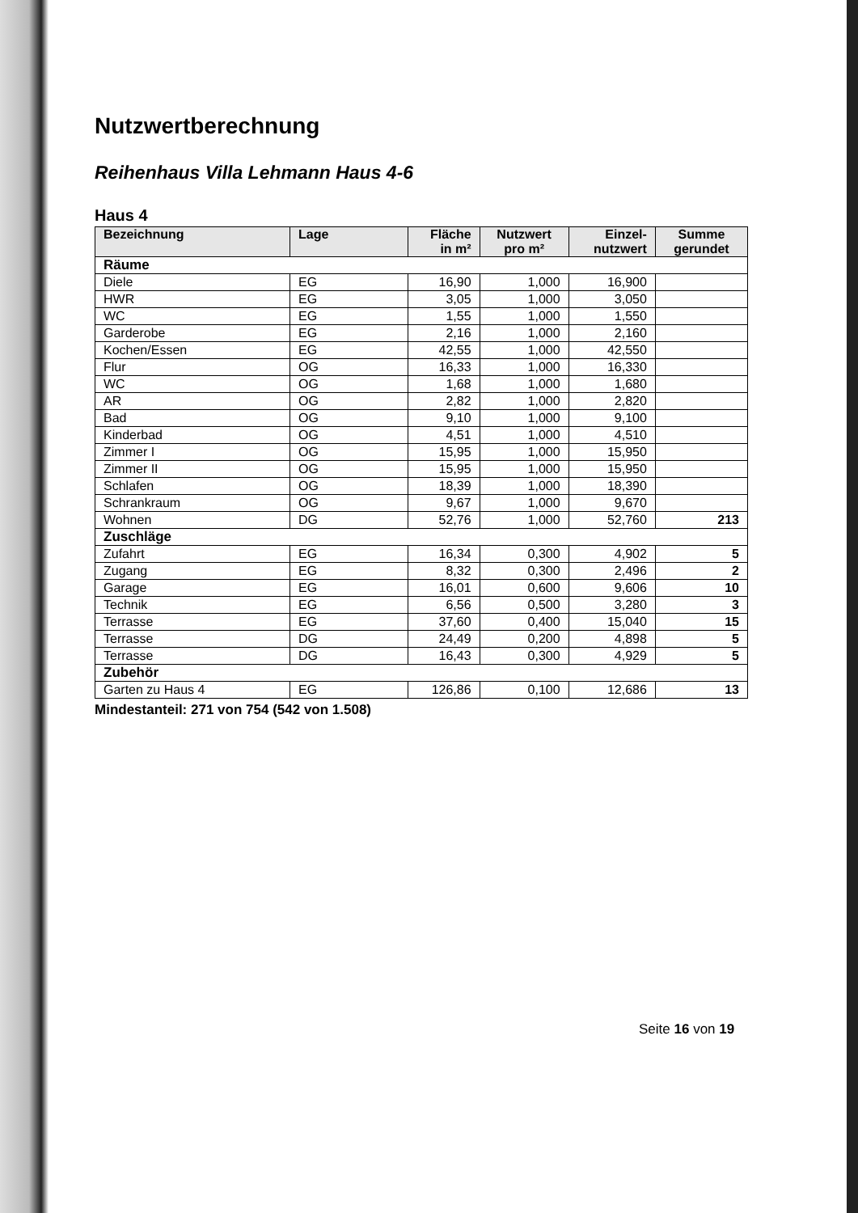Nutzwertberechnung
Reihenhaus Villa Lehmann Haus 4-6
Haus 4
| Bezeichnung | Lage | Fläche in m² | Nutzwert pro m² | Einzel-nutzwert | Summe gerundet |
| --- | --- | --- | --- | --- | --- |
| Räume | | | | | |
| Diele | EG | 16,90 | 1,000 | 16,900 | |
| HWR | EG | 3,05 | 1,000 | 3,050 | |
| WC | EG | 1,55 | 1,000 | 1,550 | |
| Garderobe | EG | 2,16 | 1,000 | 2,160 | |
| Kochen/Essen | EG | 42,55 | 1,000 | 42,550 | |
| Flur | OG | 16,33 | 1,000 | 16,330 | |
| WC | OG | 1,68 | 1,000 | 1,680 | |
| AR | OG | 2,82 | 1,000 | 2,820 | |
| Bad | OG | 9,10 | 1,000 | 9,100 | |
| Kinderbad | OG | 4,51 | 1,000 | 4,510 | |
| Zimmer I | OG | 15,95 | 1,000 | 15,950 | |
| Zimmer II | OG | 15,95 | 1,000 | 15,950 | |
| Schlafen | OG | 18,39 | 1,000 | 18,390 | |
| Schrankraum | OG | 9,67 | 1,000 | 9,670 | |
| Wohnen | DG | 52,76 | 1,000 | 52,760 | 213 |
| Zuschläge | | | | | |
| Zufahrt | EG | 16,34 | 0,300 | 4,902 | 5 |
| Zugang | EG | 8,32 | 0,300 | 2,496 | 2 |
| Garage | EG | 16,01 | 0,600 | 9,606 | 10 |
| Technik | EG | 6,56 | 0,500 | 3,280 | 3 |
| Terrasse | EG | 37,60 | 0,400 | 15,040 | 15 |
| Terrasse | DG | 24,49 | 0,200 | 4,898 | 5 |
| Terrasse | DG | 16,43 | 0,300 | 4,929 | 5 |
| Zubehör | | | | | |
| Garten zu Haus 4 | EG | 126,86 | 0,100 | 12,686 | 13 |
Mindestanteil: 271 von 754 (542 von 1.508)
Seite 16 von 19